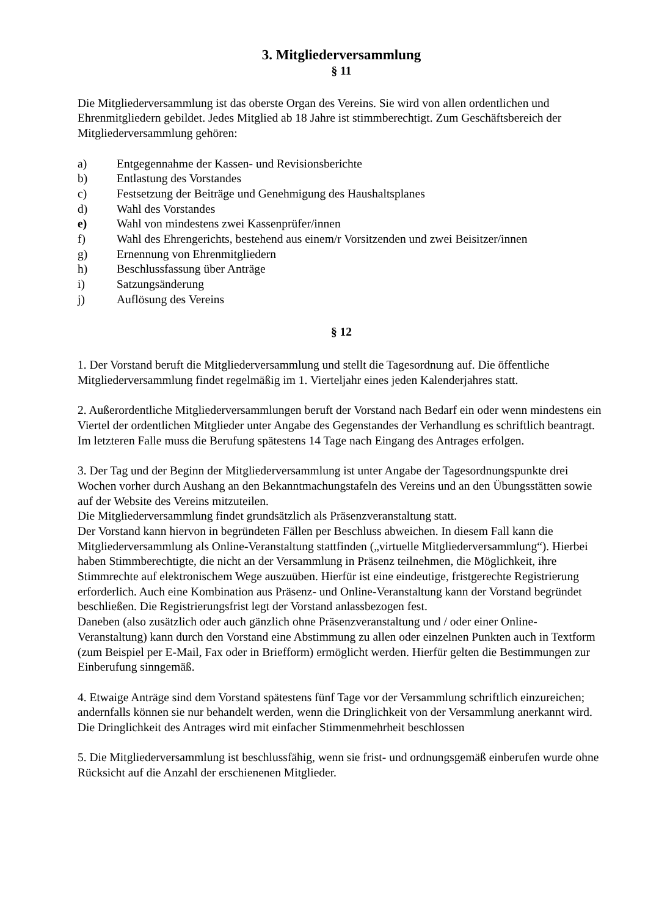3. Mitgliederversammlung
§ 11
Die Mitgliederversammlung ist das oberste Organ des Vereins. Sie wird von allen ordentlichen und Ehrenmitgliedern gebildet. Jedes Mitglied ab 18 Jahre ist stimmberechtigt. Zum Geschäftsbereich der Mitgliederversammlung gehören:
a) Entgegennahme der Kassen- und Revisionsberichte
b) Entlastung des Vorstandes
c) Festsetzung der Beiträge und Genehmigung des Haushaltsplanes
d) Wahl des Vorstandes
e) Wahl von mindestens zwei Kassenprüfer/innen
f) Wahl des Ehrengerichts, bestehend aus einem/r Vorsitzenden und zwei Beisitzer/innen
g) Ernennung von Ehrenmitgliedern
h) Beschlussfassung über Anträge
i) Satzungsänderung
j) Auflösung des Vereins
§ 12
1. Der Vorstand beruft die Mitgliederversammlung und stellt die Tagesordnung auf. Die öffentliche Mitgliederversammlung findet regelmäßig im 1. Vierteljahr eines jeden Kalenderjahres statt.
2. Außerordentliche Mitgliederversammlungen beruft der Vorstand nach Bedarf ein oder wenn mindestens ein Viertel der ordentlichen Mitglieder unter Angabe des Gegenstandes der Verhandlung es schriftlich beantragt. Im letzteren Falle muss die Berufung spätestens 14 Tage nach Eingang des Antrages erfolgen.
3. Der Tag und der Beginn der Mitgliederversammlung ist unter Angabe der Tagesordnungspunkte drei Wochen vorher durch Aushang an den Bekanntmachungstafeln des Vereins und an den Übungsstätten sowie auf der Website des Vereins mitzuteilen.
Die Mitgliederversammlung findet grundsätzlich als Präsenzveranstaltung statt.
Der Vorstand kann hiervon in begründeten Fällen per Beschluss abweichen. In diesem Fall kann die Mitgliederversammlung als Online-Veranstaltung stattfinden („virtuelle Mitgliederversammlung“). Hierbei haben Stimmberechtigte, die nicht an der Versammlung in Präsenz teilnehmen, die Möglichkeit, ihre Stimmrechte auf elektronischem Wege auszuüben. Hierfür ist eine eindeutige, fristgerechte Registrierung erforderlich. Auch eine Kombination aus Präsenz- und Online-Veranstaltung kann der Vorstand begründet beschließen. Die Registrierungsfrist legt der Vorstand anlassbezogen fest.
Daneben (also zusätzlich oder auch gänzlich ohne Präsenzveranstaltung und / oder einer Online-Veranstaltung) kann durch den Vorstand eine Abstimmung zu allen oder einzelnen Punkten auch in Textform (zum Beispiel per E-Mail, Fax oder in Briefform) ermöglicht werden. Hierfür gelten die Bestimmungen zur Einberufung sinngemäß.
4. Etwaige Anträge sind dem Vorstand spätestens fünf Tage vor der Versammlung schriftlich einzureichen; andernfalls können sie nur behandelt werden, wenn die Dringlichkeit von der Versammlung anerkannt wird. Die Dringlichkeit des Antrages wird mit einfacher Stimmenmehrheit beschlossen
5. Die Mitgliederversammlung ist beschlussfähig, wenn sie frist- und ordnungsgemäß einberufen wurde ohne Rücksicht auf die Anzahl der erschienenen Mitglieder.